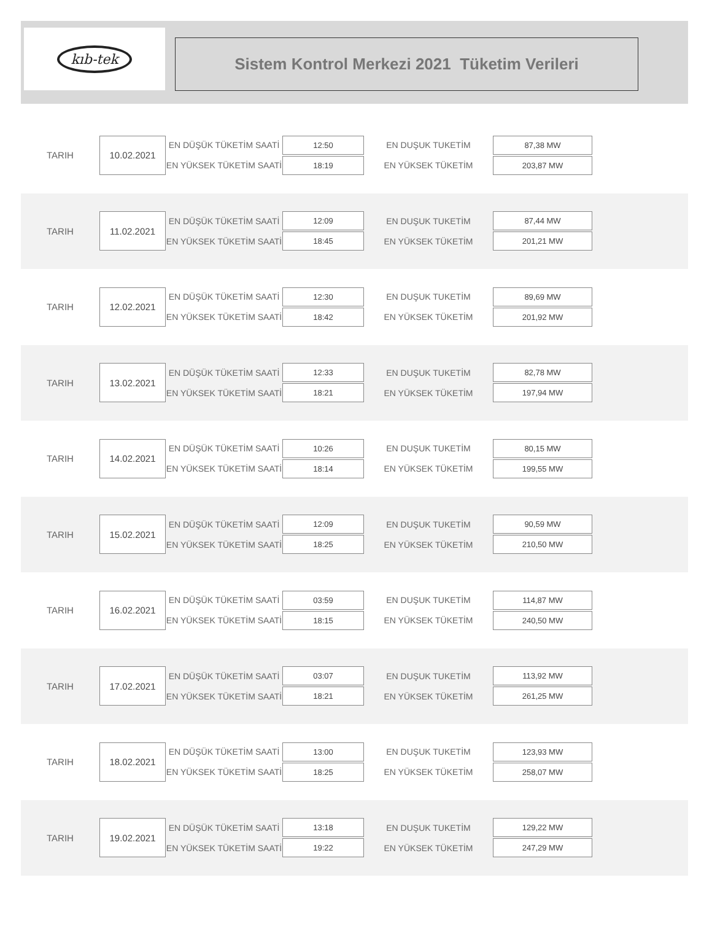kıb-tek
Sistem Kontrol Merkezi 2021 Tüketim Verileri
| TARIH | 10.02.2021 | EN DÜŞÜK TÜKETİM SAATİ | 12:50 | EN DUŞUK TUKETİM | 87,38 MW |
| | | EN YÜKSEK TÜKETİM SAATİ | 18:19 | EN YÜKSEK TÜKETİM | 203,87 MW |
| TARIH | 11.02.2021 | EN DÜŞÜK TÜKETİM SAATİ | 12:09 | EN DUŞUK TUKETİM | 87,44 MW |
| | | EN YÜKSEK TÜKETİM SAATİ | 18:45 | EN YÜKSEK TÜKETİM | 201,21 MW |
| TARIH | 12.02.2021 | EN DÜŞÜK TÜKETİM SAATİ | 12:30 | EN DUŞUK TUKETİM | 89,69 MW |
| | | EN YÜKSEK TÜKETİM SAATİ | 18:42 | EN YÜKSEK TÜKETİM | 201,92 MW |
| TARIH | 13.02.2021 | EN DÜŞÜK TÜKETİM SAATİ | 12:33 | EN DUŞUK TUKETİM | 82,78 MW |
| | | EN YÜKSEK TÜKETİM SAATİ | 18:21 | EN YÜKSEK TÜKETİM | 197,94 MW |
| TARIH | 14.02.2021 | EN DÜŞÜK TÜKETİM SAATİ | 10:26 | EN DUŞUK TUKETİM | 80,15 MW |
| | | EN YÜKSEK TÜKETİM SAATİ | 18:14 | EN YÜKSEK TÜKETİM | 199,55 MW |
| TARIH | 15.02.2021 | EN DÜŞÜK TÜKETİM SAATİ | 12:09 | EN DUŞUK TUKETİM | 90,59 MW |
| | | EN YÜKSEK TÜKETİM SAATİ | 18:25 | EN YÜKSEK TÜKETİM | 210,50 MW |
| TARIH | 16.02.2021 | EN DÜŞÜK TÜKETİM SAATİ | 03:59 | EN DUŞUK TUKETİM | 114,87 MW |
| | | EN YÜKSEK TÜKETİM SAATİ | 18:15 | EN YÜKSEK TÜKETİM | 240,50 MW |
| TARIH | 17.02.2021 | EN DÜŞÜK TÜKETİM SAATİ | 03:07 | EN DUŞUK TUKETİM | 113,92 MW |
| | | EN YÜKSEK TÜKETİM SAATİ | 18:21 | EN YÜKSEK TÜKETİM | 261,25 MW |
| TARIH | 18.02.2021 | EN DÜŞÜK TÜKETİM SAATİ | 13:00 | EN DUŞUK TUKETİM | 123,93 MW |
| | | EN YÜKSEK TÜKETİM SAATİ | 18:25 | EN YÜKSEK TÜKETİM | 258,07 MW |
| TARIH | 19.02.2021 | EN DÜŞÜK TÜKETİM SAATİ | 13:18 | EN DUŞUK TUKETİM | 129,22 MW |
| | | EN YÜKSEK TÜKETİM SAATİ | 19:22 | EN YÜKSEK TÜKETİM | 247,29 MW |